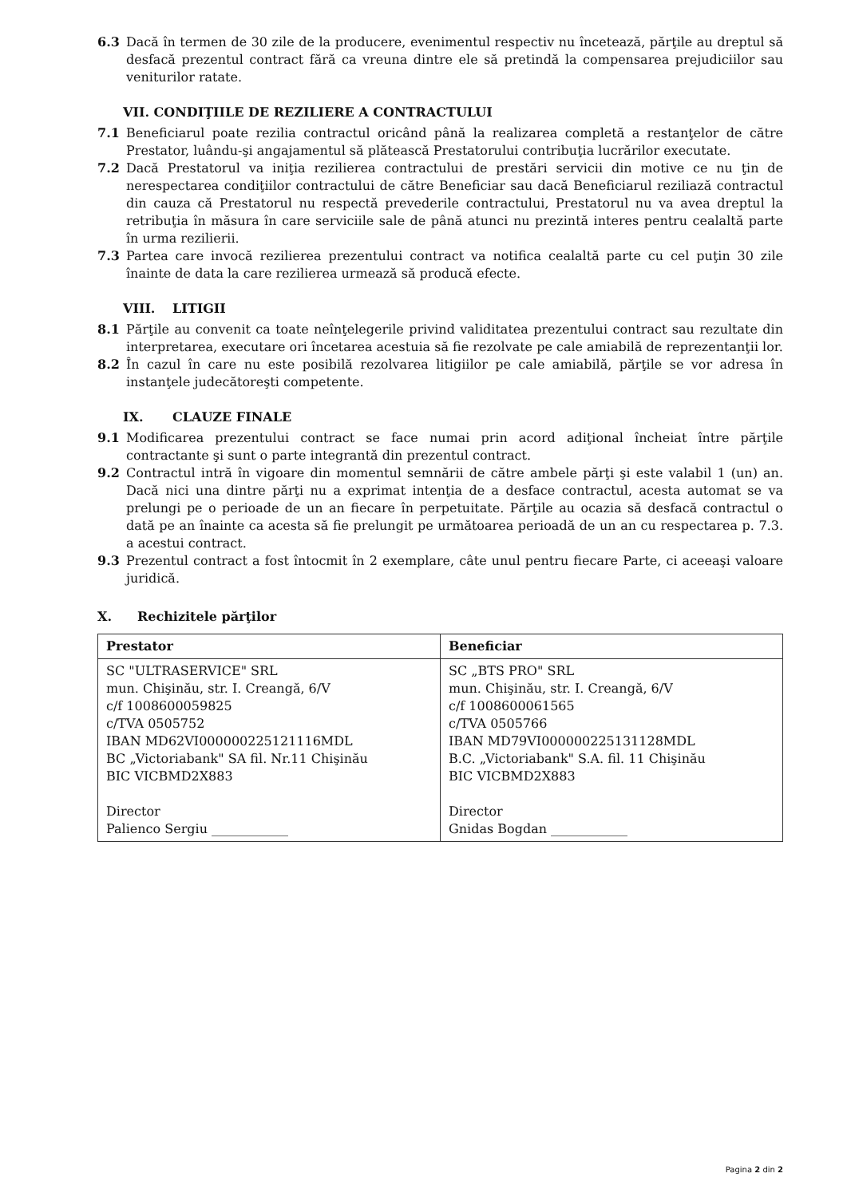6.3 Dacă în termen de 30 zile de la producere, evenimentul respectiv nu încetează, părţile au dreptul să desfacă prezentul contract fără ca vreuna dintre ele să pretindă la compensarea prejudiciilor sau veniturilor ratate.
VII. CONDIŢIILE DE REZILIERE A CONTRACTULUI
7.1 Beneficiarul poate rezilia contractul oricând până la realizarea completă a restanţelor de către Prestator, luându-şi angajamentul să plătească Prestatorului contribuţia lucrărilor executate.
7.2 Dacă Prestatorul va iniţia rezilierea contractului de prestări servicii din motive ce nu ţin de nerespectarea condiţiilor contractului de către Beneficiar sau dacă Beneficiarul reziliază contractul din cauza că Prestatorul nu respectă prevederile contractului, Prestatorul nu va avea dreptul la retribuţia în măsura în care serviciile sale de până atunci nu prezintă interes pentru cealaltă parte în urma rezilierii.
7.3 Partea care invocă rezilierea prezentului contract va notifica cealaltă parte cu cel puţin 30 zile înainte de data la care rezilierea urmează să producă efecte.
VIII. LITIGII
8.1 Părţile au convenit ca toate neînţelegerile privind validitatea prezentului contract sau rezultate din interpretarea, executare ori încetarea acestuia să fie rezolvate pe cale amiabilă de reprezentanţii lor.
8.2 În cazul în care nu este posibilă rezolvarea litigiilor pe cale amiabilă, părţile se vor adresa în instanţele judecătoreşti competente.
IX. CLAUZE FINALE
9.1 Modificarea prezentului contract se face numai prin acord adiţional încheiat între părţile contractante şi sunt o parte integrantă din prezentul contract.
9.2 Contractul intră în vigoare din momentul semnării de către ambele părţi şi este valabil 1 (un) an. Dacă nici una dintre părţi nu a exprimat intenţia de a desface contractul, acesta automat se va prelungi pe o perioade de un an fiecare în perpetuitate. Părţile au ocazia să desfacă contractul o dată pe an înainte ca acesta să fie prelungit pe următoarea perioadă de un an cu respectarea p. 7.3. a acestui contract.
9.3 Prezentul contract a fost întocmit în 2 exemplare, câte unul pentru fiecare Parte, ci aceeaşi valoare juridică.
X. Rechizitele părţilor
| Prestator | Beneficiar |
| --- | --- |
| SC "ULTRASERVICE" SRL mun. Chişinău, str. I. Creangă, 6/V c/f 1008600059825 c/TVA 0505752 IBAN MD62VI000000225121116MDL BC „Victoriabank" SA fil. Nr.11 Chişinău BIC VICBMD2X883 Director Palienco Sergiu ____________ | SC „BTS PRO" SRL mun. Chişinău, str. I. Creangă, 6/V c/f 1008600061565 c/TVA 0505766 IBAN MD79VI000000225131128MDL B.C. „Victoriabank" S.A. fil. 11 Chişinău BIC VICBMD2X883 Director Gnidas Bogdan ____________ |
Pagina 2 din 2